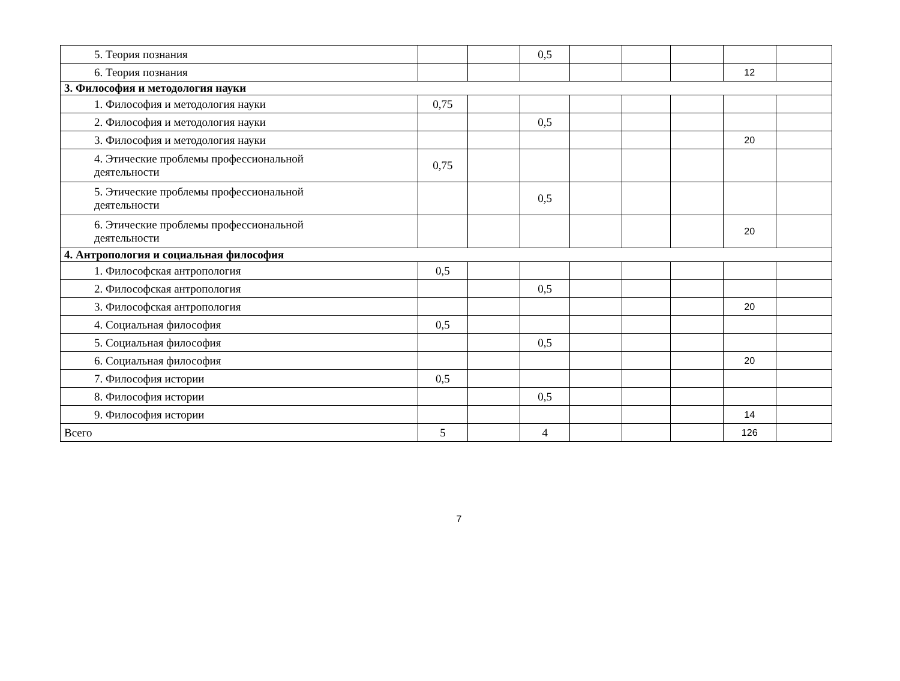| 5. Теория познания | | | 0,5 | | | | | |
| 6. Теория познания | | | | | | | 12 | |
| 3. Философия и методология науки | | | | | | | | |
| 1. Философия и методология науки | 0,75 | | | | | | | |
| 2. Философия и методология науки | | | 0,5 | | | | | |
| 3. Философия и методология науки | | | | | | | 20 | |
| 4. Этические проблемы профессиональной деятельности | 0,75 | | | | | | | |
| 5. Этические проблемы профессиональной деятельности | | | 0,5 | | | | | |
| 6. Этические проблемы профессиональной деятельности | | | | | | | 20 | |
| 4. Антропология и социальная философия | | | | | | | | |
| 1. Философская антропология | 0,5 | | | | | | | |
| 2. Философская антропология | | | 0,5 | | | | | |
| 3. Философская антропология | | | | | | | 20 | |
| 4. Социальная философия | 0,5 | | | | | | | |
| 5. Социальная философия | | | 0,5 | | | | | |
| 6. Социальная философия | | | | | | | 20 | |
| 7. Философия истории | 0,5 | | | | | | | |
| 8. Философия истории | | | 0,5 | | | | | |
| 9. Философия истории | | | | | | | 14 | |
| Всего | 5 | | 4 | | | | 126 | |
7